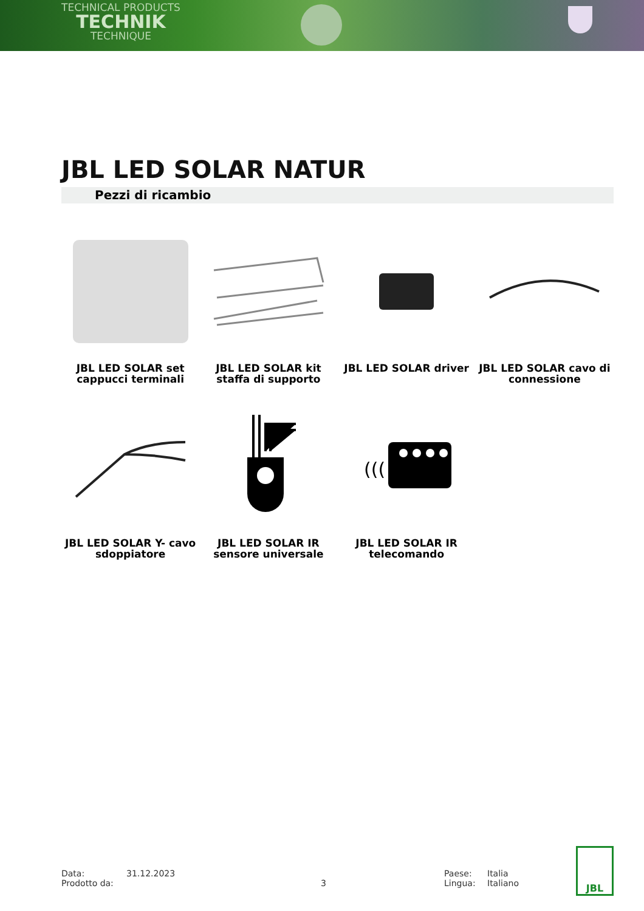TECHNICAL PRODUCTS
TECHNIK
TECHNIQUE
JBL LED SOLAR NATUR
Pezzi di ricambio
JBL LED SOLAR set
cappucci terminali
JBL LED SOLAR kit
staffa di supporto
JBL LED SOLAR driver
JBL LED SOLAR cavo di
connessione
JBL LED SOLAR Y- cavo
sdoppiatore
JBL LED SOLAR IR
sensore universale
(((
JBL LED SOLAR IR
telecomando
Data:
Prodotto da:
31.12.2023
3 Paese:
Lingua:
Italia
Italiano
JBL